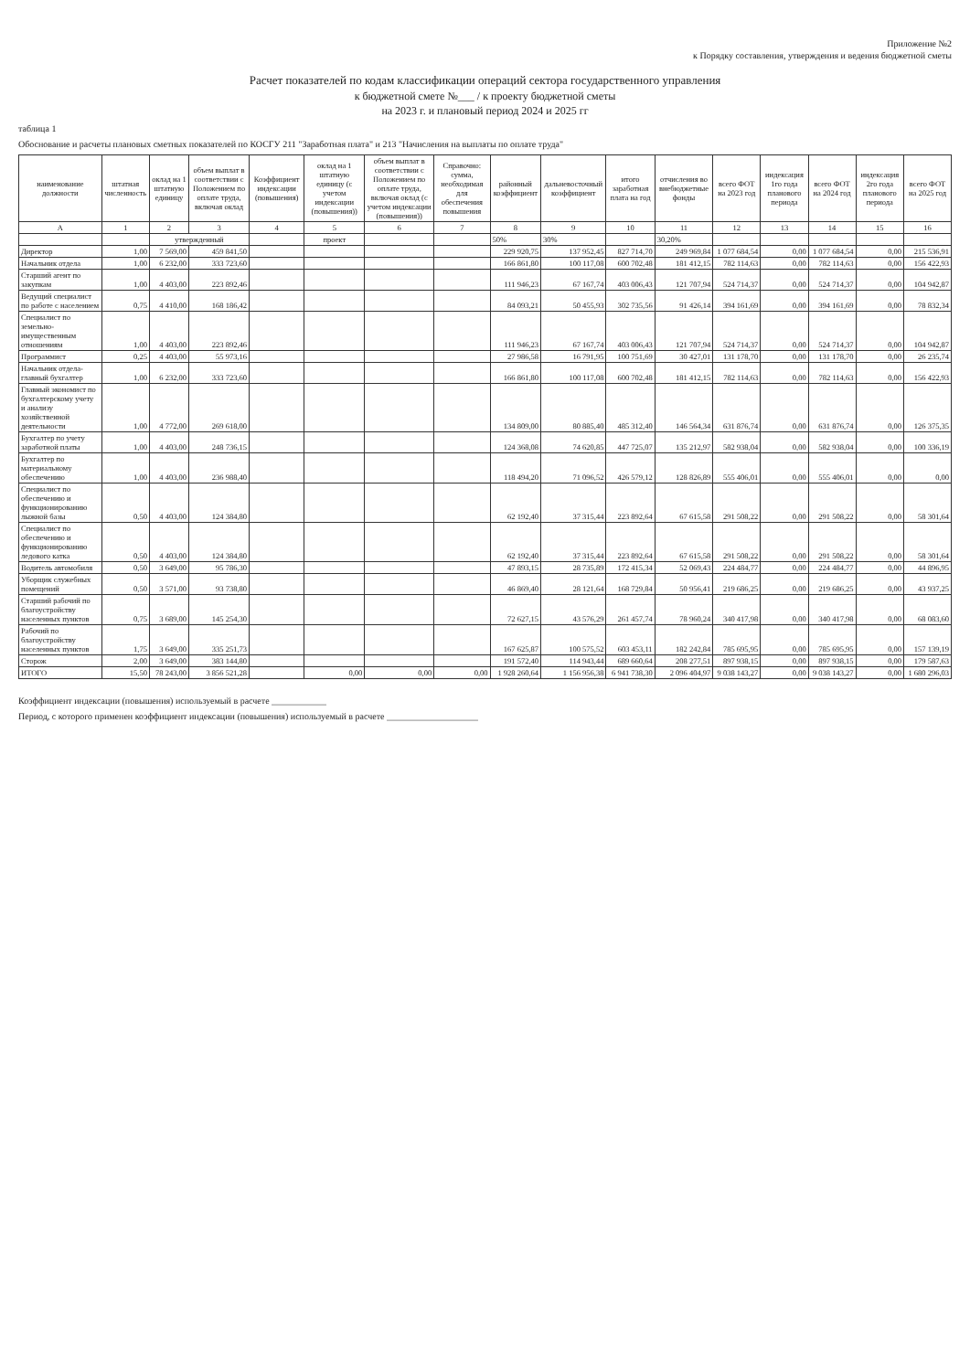Приложение №2
к Порядку составления, утверждения и ведения бюджетной сметы
Расчет показателей по кодам классификации операций сектора государственного управления
к бюджетной смете №___ / к проекту бюджетной сметы
на 2023 г. и плановый период 2024 и 2025 гг
таблица 1
Обоснование и расчеты плановых сметных показателей по КОСГУ 211 "Заработная плата" и 213 "Начисления на выплаты по оплате труда"
| наименование должности | штатная численность | оклад на 1 штатную единицу | объем выплат в соответствии с Положением по оплате труда, включая оклад | Коэффициент индексации (повышения) | оклад на 1 штатную единицу (с учетом индексации (повышения)) | объем выплат в соответствии с Положением по оплате труда, включая оклад (с учетом индексации (повышения)) | Справочно: сумма, необходимая для обеспечения повышения | районный коэффициент | дальневосточный коэффициент | итого заработная плата на год | отчисления во внебюджетные фонды | всего ФОТ на 2023 год | индексация 1го года планового периода | всего ФОТ на 2024 год | индексация 2го года планового периода | всего ФОТ на 2025 год |
| --- | --- | --- | --- | --- | --- | --- | --- | --- | --- | --- | --- | --- | --- | --- | --- | --- |
| А | 1 | 2 | 3 | 4 | 5 | 6 | 7 | 8 | 9 | 10 | 11 | 12 | 13 | 14 | 15 | 16 |
| | | утвержденный | | | проект | | | 50% | 30% | | 30,20% | | | | | |
| Директор | 1,00 | 7 569,00 | 459 841,50 | | | | | 229 920,75 | 137 952,45 | 827 714,70 | 249 969,84 | 1 077 684,54 | 0,00 | 1 077 684,54 | 0,00 | 215 536,91 |
| Начальник отдела | 1,00 | 6 232,00 | 333 723,60 | | | | | 166 861,80 | 100 117,08 | 600 702,48 | 181 412,15 | 782 114,63 | 0,00 | 782 114,63 | 0,00 | 156 422,93 |
| Старший агент по закупкам | 1,00 | 4 403,00 | 223 892,46 | | | | | 111 946,23 | 67 167,74 | 403 006,43 | 121 707,94 | 524 714,37 | 0,00 | 524 714,37 | 0,00 | 104 942,87 |
| Ведущий специалист по работе с населением | 0,75 | 4 410,00 | 168 186,42 | | | | | 84 093,21 | 50 455,93 | 302 735,56 | 91 426,14 | 394 161,69 | 0,00 | 394 161,69 | 0,00 | 78 832,34 |
| Специалист по земельно-имущественным отношениям | 1,00 | 4 403,00 | 223 892,46 | | | | | 111 946,23 | 67 167,74 | 403 006,43 | 121 707,94 | 524 714,37 | 0,00 | 524 714,37 | 0,00 | 104 942,87 |
| Программист | 0,25 | 4 403,00 | 55 973,16 | | | | | 27 986,58 | 16 791,95 | 100 751,69 | 30 427,01 | 131 178,70 | 0,00 | 131 178,70 | 0,00 | 26 235,74 |
| Начальник отдела-главный бухгалтер | 1,00 | 6 232,00 | 333 723,60 | | | | | 166 861,80 | 100 117,08 | 600 702,48 | 181 412,15 | 782 114,63 | 0,00 | 782 114,63 | 0,00 | 156 422,93 |
| Главный экономист по бухгалтерскому учету и анализу хозяйственной деятельности | 1,00 | 4 772,00 | 269 618,00 | | | | | 134 809,00 | 80 885,40 | 485 312,40 | 146 564,34 | 631 876,74 | 0,00 | 631 876,74 | 0,00 | 126 375,35 |
| Бухгалтер по учету заработной платы | 1,00 | 4 403,00 | 248 736,15 | | | | | 124 368,08 | 74 620,85 | 447 725,07 | 135 212,97 | 582 938,04 | 0,00 | 582 938,04 | 0,00 | 100 336,19 |
| Бухгалтер по материальному обеспечению | 1,00 | 4 403,00 | 236 988,40 | | | | | 118 494,20 | 71 096,52 | 426 579,12 | 128 826,89 | 555 406,01 | 0,00 | 555 406,01 | 0,00 | 0,00 |
| Специалист по обеспечению и функционированию лыжной базы | 0,50 | 4 403,00 | 124 384,80 | | | | | 62 192,40 | 37 315,44 | 223 892,64 | 67 615,58 | 291 508,22 | 0,00 | 291 508,22 | 0,00 | 58 301,64 |
| Специалист по обеспечению и функционированию ледового катка | 0,50 | 4 403,00 | 124 384,80 | | | | | 62 192,40 | 37 315,44 | 223 892,64 | 67 615,58 | 291 508,22 | 0,00 | 291 508,22 | 0,00 | 58 301,64 |
| Водитель автомобиля | 0,50 | 3 649,00 | 95 786,30 | | | | | 47 893,15 | 28 735,89 | 172 415,34 | 52 069,43 | 224 484,77 | 0,00 | 224 484,77 | 0,00 | 44 896,95 |
| Уборщик служебных помещений | 0,50 | 3 571,00 | 93 738,80 | | | | | 46 869,40 | 28 121,64 | 168 729,84 | 50 956,41 | 219 686,25 | 0,00 | 219 686,25 | 0,00 | 43 937,25 |
| Старший рабочий по благоустройству населенных пунктов | 0,75 | 3 689,00 | 145 254,30 | | | | | 72 627,15 | 43 576,29 | 261 457,74 | 78 960,24 | 340 417,98 | 0,00 | 340 417,98 | 0,00 | 68 083,60 |
| Рабочий по благоустройству населенных пунктов | 1,75 | 3 649,00 | 335 251,73 | | | | | 167 625,87 | 100 575,52 | 603 453,11 | 182 242,84 | 785 695,95 | 0,00 | 785 695,95 | 0,00 | 157 139,19 |
| Сторож | 2,00 | 3 649,00 | 383 144,80 | | | | | 191 572,40 | 114 943,44 | 689 660,64 | 208 277,51 | 897 938,15 | 0,00 | 897 938,15 | 0,00 | 179 587,63 |
| ИТОГО | 15,50 | 78 243,00 | 3 856 521,28 | | 0,00 | 0,00 | 0,00 | 1 928 260,64 | 1 156 956,38 | 6 941 738,30 | 2 096 404,97 | 9 038 143,27 | 0,00 | 9 038 143,27 | 0,00 | 1 680 296,03 |
Коэффициент индексации (повышения) используемый в расчете ____________
Период, с которого применен коэффициент индексации (повышения) используемый в расчете ____________________